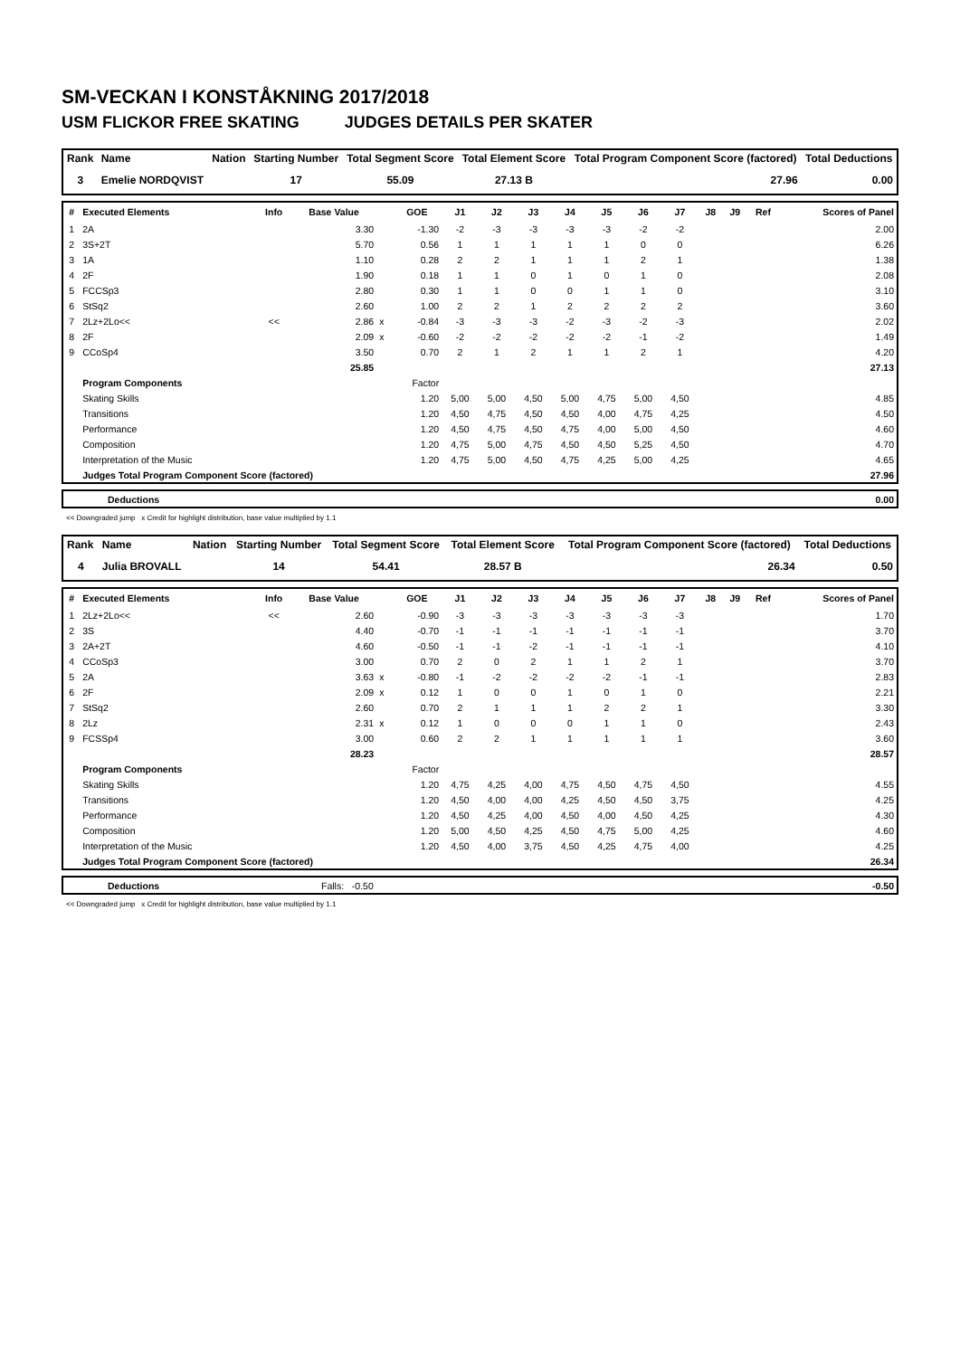SM-VECKAN I KONSTÅKNING 2017/2018
USM FLICKOR FREE SKATING JUDGES DETAILS PER SKATER
| Rank | Name | Nation | Starting Number | Total Segment Score | Total Element Score | Total Program Component Score (factored) | Total Deductions |
| --- | --- | --- | --- | --- | --- | --- | --- |
| 3 | Emelie NORDQVIST | | 17 | 55.09 | 27.13 B | 27.96 | 0.00 |
| # | Executed Elements | Info | Base Value | | GOE | J1 | J2 | J3 | J4 | J5 | J6 | J7 | J8 | J9 | Ref | Scores of Panel |
| --- | --- | --- | --- | --- | --- | --- | --- | --- | --- | --- | --- | --- | --- | --- | --- | --- |
| 1 | 2A | | 3.30 | | -1.30 | -2 | -3 | -3 | -3 | -3 | -2 | -2 | | | | 2.00 |
| 2 | 3S+2T | | 5.70 | | 0.56 | 1 | 1 | 1 | 1 | 1 | 0 | 0 | | | | 6.26 |
| 3 | 1A | | 1.10 | | 0.28 | 2 | 2 | 1 | 1 | 1 | 2 | 1 | | | | 1.38 |
| 4 | 2F | | 1.90 | | 0.18 | 1 | 1 | 0 | 1 | 0 | 1 | 0 | | | | 2.08 |
| 5 | FCCSp3 | | 2.80 | | 0.30 | 1 | 1 | 0 | 0 | 1 | 1 | 0 | | | | 3.10 |
| 6 | StSq2 | | 2.60 | | 1.00 | 2 | 2 | 1 | 2 | 2 | 2 | 2 | | | | 3.60 |
| 7 | 2Lz+2Lo<< | << | 2.86 | x | -0.84 | -3 | -3 | -3 | -2 | -3 | -2 | -3 | | | | 2.02 |
| 8 | 2F | | 2.09 | x | -0.60 | -2 | -2 | -2 | -2 | -2 | -1 | -2 | | | | 1.49 |
| 9 | CCoSp4 | | 3.50 | | 0.70 | 2 | 1 | 2 | 1 | 1 | 2 | 1 | | | | 4.20 |
| | | | 25.85 | | | | | | | | | | | | | 27.13 |
| | Program Components | | | | Factor | | | | | | | | | | | |
| | Skating Skills | | | | 1.20 | 5,00 | 5,00 | 4,50 | 5,00 | 4,75 | 5,00 | 4,50 | | | | 4.85 |
| | Transitions | | | | 1.20 | 4,50 | 4,75 | 4,50 | 4,50 | 4,00 | 4,75 | 4,25 | | | | 4.50 |
| | Performance | | | | 1.20 | 4,50 | 4,75 | 4,50 | 4,75 | 4,00 | 5,00 | 4,50 | | | | 4.60 |
| | Composition | | | | 1.20 | 4,75 | 5,00 | 4,75 | 4,50 | 4,50 | 5,25 | 4,50 | | | | 4.70 |
| | Interpretation of the Music | | | | 1.20 | 4,75 | 5,00 | 4,50 | 4,75 | 4,25 | 5,00 | 4,25 | | | | 4.65 |
| | Judges Total Program Component Score (factored) | | | | | | | | | | | | | | | 27.96 |
| | Deductions | 0.00 |
<< Downgraded jump x Credit for highlight distribution, base value multiplied by 1.1
| Rank | Name | Nation | Starting Number | Total Segment Score | Total Element Score | Total Program Component Score (factored) | Total Deductions |
| --- | --- | --- | --- | --- | --- | --- | --- |
| 4 | Julia BROVALL | | 14 | 54.41 | 28.57 B | 26.34 | 0.50 |
| # | Executed Elements | Info | Base Value | | GOE | J1 | J2 | J3 | J4 | J5 | J6 | J7 | J8 | J9 | Ref | Scores of Panel |
| --- | --- | --- | --- | --- | --- | --- | --- | --- | --- | --- | --- | --- | --- | --- | --- | --- |
| 1 | 2Lz+2Lo<< | << | 2.60 | | -0.90 | -3 | -3 | -3 | -3 | -3 | -3 | -3 | | | | 1.70 |
| 2 | 3S | | 4.40 | | -0.70 | -1 | -1 | -1 | -1 | -1 | -1 | -1 | | | | 3.70 |
| 3 | 2A+2T | | 4.60 | | -0.50 | -1 | -1 | -2 | -1 | -1 | -1 | -1 | | | | 4.10 |
| 4 | CCoSp3 | | 3.00 | | 0.70 | 2 | 0 | 2 | 1 | 1 | 2 | 1 | | | | 3.70 |
| 5 | 2A | | 3.63 | x | -0.80 | -1 | -2 | -2 | -2 | -2 | -1 | -1 | | | | 2.83 |
| 6 | 2F | | 2.09 | x | 0.12 | 1 | 0 | 0 | 1 | 0 | 1 | 0 | | | | 2.21 |
| 7 | StSq2 | | 2.60 | | 0.70 | 2 | 1 | 1 | 1 | 2 | 2 | 1 | | | | 3.30 |
| 8 | 2Lz | | 2.31 | x | 0.12 | 1 | 0 | 0 | 0 | 1 | 1 | 0 | | | | 2.43 |
| 9 | FCSSp4 | | 3.00 | | 0.60 | 2 | 2 | 1 | 1 | 1 | 1 | 1 | | | | 3.60 |
| | | | 28.23 | | | | | | | | | | | | | 28.57 |
| | Program Components | | | | Factor | | | | | | | | | | | |
| | Skating Skills | | | | 1.20 | 4,75 | 4,25 | 4,00 | 4,75 | 4,50 | 4,75 | 4,50 | | | | 4.55 |
| | Transitions | | | | 1.20 | 4,50 | 4,00 | 4,00 | 4,25 | 4,50 | 4,50 | 3,75 | | | | 4.25 |
| | Performance | | | | 1.20 | 4,50 | 4,25 | 4,00 | 4,50 | 4,00 | 4,50 | 4,25 | | | | 4.30 |
| | Composition | | | | 1.20 | 5,00 | 4,50 | 4,25 | 4,50 | 4,75 | 5,00 | 4,25 | | | | 4.60 |
| | Interpretation of the Music | | | | 1.20 | 4,50 | 4,00 | 3,75 | 4,50 | 4,25 | 4,75 | 4,00 | | | | 4.25 |
| | Judges Total Program Component Score (factored) | | | | | | | | | | | | | | | 26.34 |
| | Deductions | Falls: -0.50 | -0.50 |
<< Downgraded jump x Credit for highlight distribution, base value multiplied by 1.1